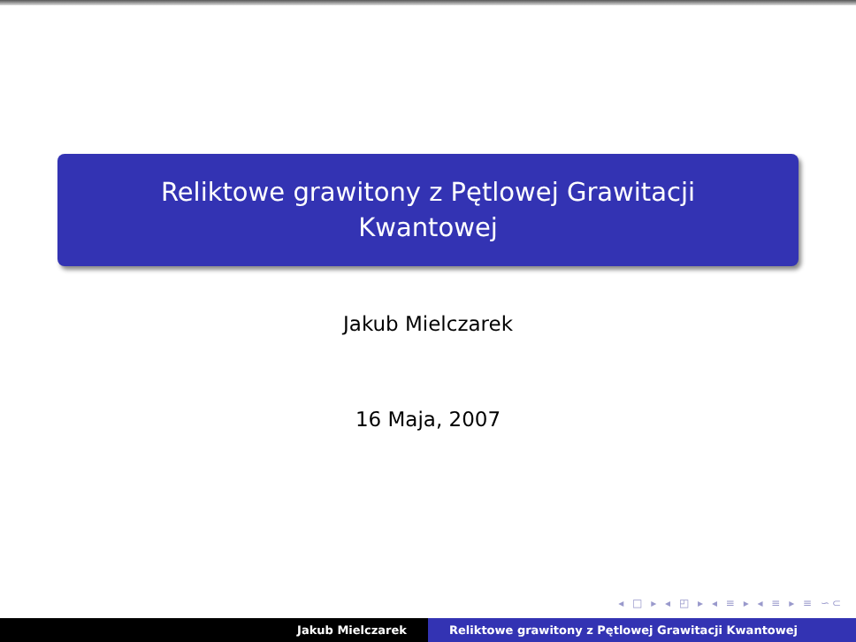Reliktowe grawitony z Pętlowej Grawitacji
Kwantowej
Jakub Mielczarek
16 Maja, 2007
◂ □ ▸ ◂ ◰ ▸ ◂ ≡ ▸ ◂ ≡ ▸ ≡ ∽⊂
Jakub Mielczarek Reliktowe grawitony z Pętlowej Grawitacji Kwantowej